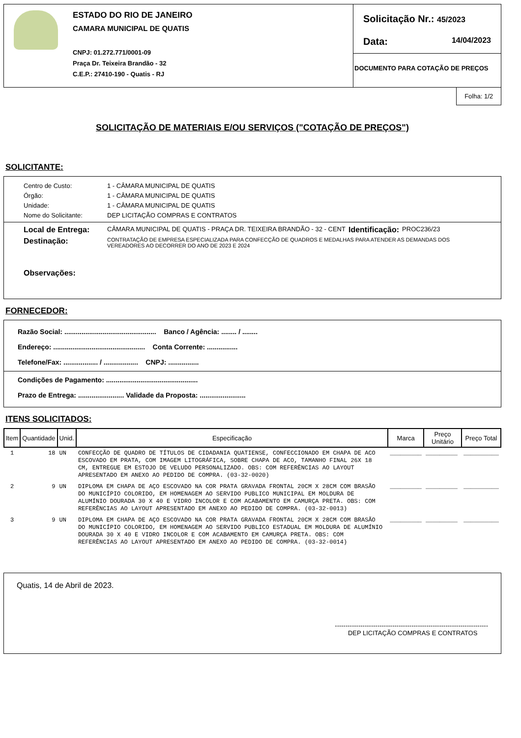ESTADO DO RIO DE JANEIRO
CAMARA MUNICIPAL DE QUATIS
CNPJ: 01.272.771/0001-09
Praça Dr. Teixeira Brandão - 32
C.E.P.: 27410-190 - Quatis - RJ
Solicitação Nr.: 45/2023
Data: 14/04/2023
DOCUMENTO PARA COTAÇÃO DE PREÇOS
Folha: 1/2
SOLICITAÇÃO DE MATERIAIS E/OU SERVIÇOS ("COTAÇÃO DE PREÇOS")
SOLICITANTE:
Centro de Custo: 1 - CÂMARA MUNICIPAL DE QUATIS
Órgão: 1 - CÂMARA MUNICIPAL DE QUATIS
Unidade: 1 - CÂMARA MUNICIPAL DE QUATIS
Nome do Solicitante: DEP LICITAÇÃO COMPRAS E CONTRATOS
Local de Entrega: CÂMARA MUNICIPAL DE QUATIS - PRAÇA DR. TEIXEIRA BRANDÃO - 32 - CENT Identificação: PROC236/23
Destinação: CONTRATAÇÃO DE EMPRESA ESPECIALIZADA PARA CONFECÇÃO DE QUADROS E MEDALHAS PARA ATENDER AS DEMANDAS DOS VEREADORES AO DECORRER DO ANO DE 2023 E 2024
Observações:
FORNECEDOR:
Razão Social: ................................................ Banco / Agência: ........ / ........
Endereço: ................................................ Conta Corrente: ................
Telefone/Fax: .................. / .................. CNPJ: ................
Condições de Pagamento: ................................................
Prazo de Entrega: ........................ Validade da Proposta: ........................
ITENS SOLICITADOS:
| Item | Quantidade | Unid. | Especificação | Marca | Preço Unitário | Preço Total |
| --- | --- | --- | --- | --- | --- | --- |
| 1 | 18 | UN | CONFECÇÃO DE QUADRO DE TÍTULOS DE CIDADANIA QUATIENSE, CONFECCIONADO EM CHAPA DE ACO ESCOVADO EM PRATA, COM IMAGEM LITOGRÁFICA, SOBRE CHAPA DE ACO, TAMANHO FINAL 26X 18 CM, ENTREGUE EM ESTOJO DE VELUDO PERSONALIZADO. OBS: COM REFERÊNCIAS AO LAYOUT APRESENTADO EM ANEXO AO PEDIDO DE COMPRA. (03-32-0020) | _________ | _________ | __________ |
| 2 | 9 | UN | DIPLOMA EM CHAPA DE AÇO ESCOVADO NA COR PRATA GRAVADA FRONTAL 20CM X 28CM COM BRASÃO DO MUNICÍPIO COLORIDO, EM HOMENAGEM AO SERVIDO PUBLICO MUNICIPAL EM MOLDURA DE ALUMÍNIO DOURADA 30 X 40 E VIDRO INCOLOR E COM ACABAMENTO EM CAMURÇA PRETA. OBS: COM REFERÊNCIAS AO LAYOUT APRESENTADO EM ANEXO AO PEDIDO DE COMPRA. (03-32-0013) | _________ | _________ | __________ |
| 3 | 9 | UN | DIPLOMA EM CHAPA DE AÇO ESCOVADO NA COR PRATA GRAVADA FRONTAL 20CM X 28CM COM BRASÃO DO MUNICÍPIO COLORIDO, EM HOMENAGEM AO SERVIDO PUBLICO ESTADUAL EM MOLDURA DE ALUMÍNIO DOURADA 30 X 40 E VIDRO INCOLOR E COM ACABAMENTO EM CAMURÇA PRETA. OBS: COM REFERÊNCIAS AO LAYOUT APRESENTADO EM ANEXO AO PEDIDO DE COMPRA. (03-32-0014) | _________ | _________ | __________ |
Quatis, 14 de Abril de 2023.
------------------------------------------------------------------------
DEP LICITAÇÃO COMPRAS E CONTRATOS